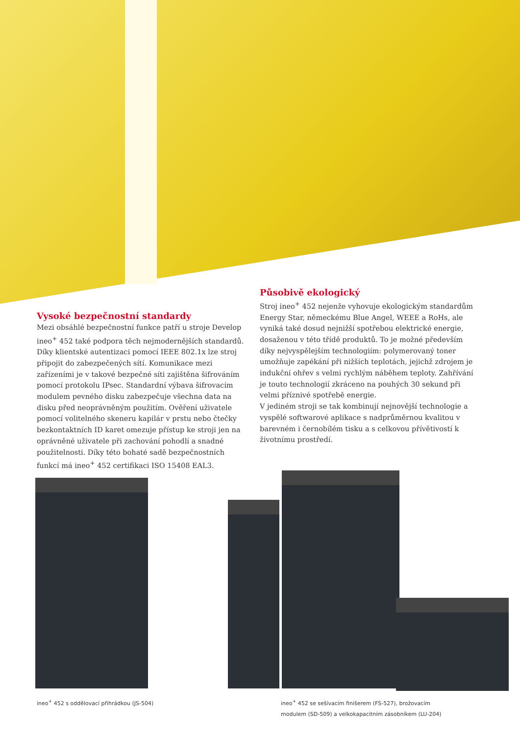Vysoké bezpečnostní standardy
Mezi obsáhlé bezpečnostní funkce patří u stroje Develop ineo<sup>+</sup> 452 také podpora těch nejmodernějších standardů. Díky klientské autentizaci pomocí IEEE 802.1x lze stroj připojit do zabezpečených sítí. Komunikace mezi zařízeními je v takové bezpečné síti zajištěna šifrováním pomocí protokolu IPsec. Standardní výbava šifrovacím modulem pevného disku zabezpečuje všechna data na disku před neoprávněným použitím. Ověření uživatele pomocí volitelného skeneru kapilár v prstu nebo čtečky bezkontaktních ID karet omezuje přístup ke stroji jen na oprávněné uživatele při zachování pohodlí a snadné použitelnosti. Díky této bohaté sadě bezpečnostních funkcí má ineo<sup>+</sup> 452 certifikaci ISO 15408 EAL3.
Působivě ekologický
Stroj ineo<sup>+</sup> 452 nejenže vyhovuje ekologickým standardům Energy Star, německému Blue Angel, WEEE a RoHs, ale vyniká také dosud nejnižší spotřebou elektrické energie, dosaženou v této třídě produktů. To je možné především díky nejvyspělejším technologiím: polymerovaný toner umožňuje zapékání při nižších teplotách, jejichž zdrojem je indukční ohřev s velmi rychlým náběhem teploty. Zahřívání je touto technologií zkráceno na pouhých 30 sekund při velmi příznivé spotřebě energie.
V jediném stroji se tak kombinují nejnovější technologie a vyspělé softwarové aplikace s nadprůměrnou kvalitou v barevném i černobílém tisku a s celkovou přívětivostí k životnímu prostředí.
ineo<sup>+</sup> 452 s oddělovací přihrádkou (JS-504)
ineo<sup>+</sup> 452 se sešívacím finišerem (FS-527), brožovacím modulem (SD-509) a velkokapacitním zásobníkem (LU-204)